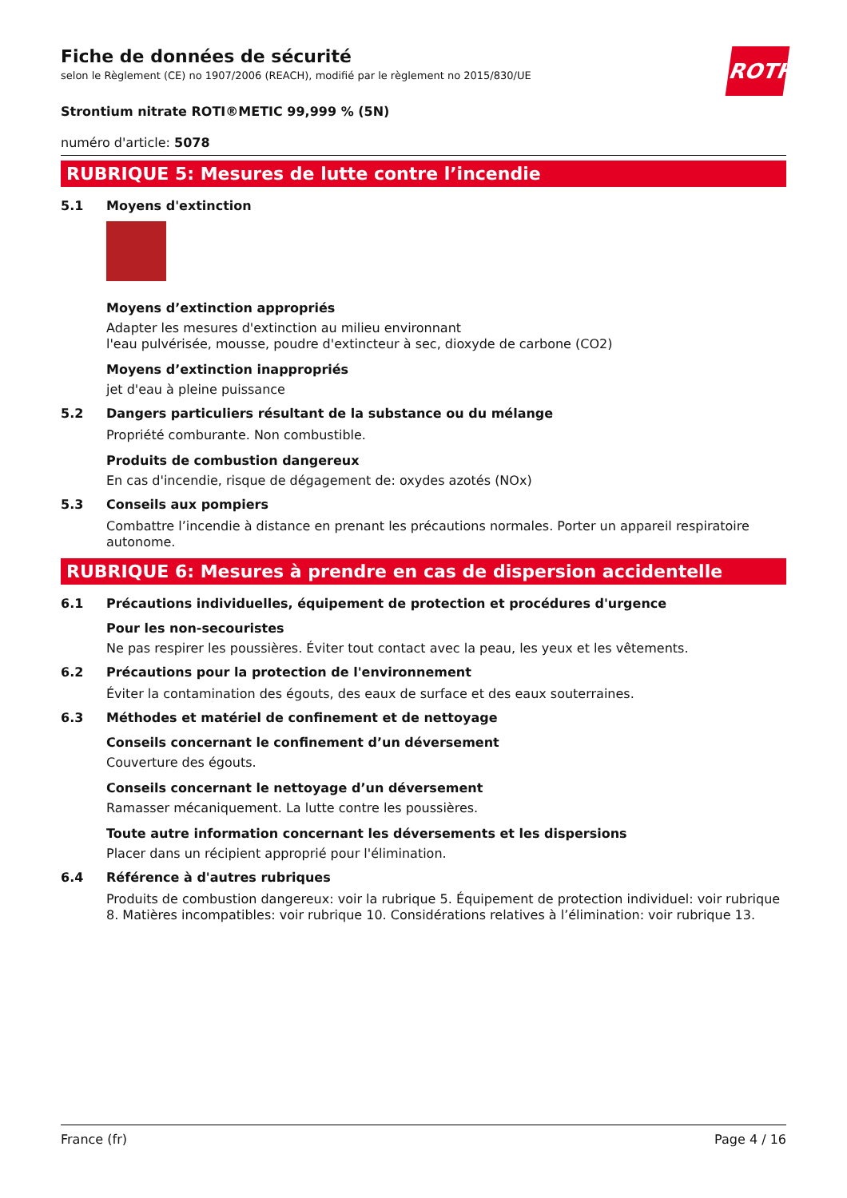ROTH
Fiche de données de sécurité
selon le Règlement (CE) no 1907/2006 (REACH), modifié par le règlement no 2015/830/UE
Strontium nitrate ROTI®METIC 99,999 % (5N)
numéro d'article: 5078
RUBRIQUE 5: Mesures de lutte contre l’incendie
5.1 Moyens d'extinction
Moyens d’extinction appropriés
Adapter les mesures d'extinction au milieu environnant
l'eau pulvérisée, mousse, poudre d'extincteur à sec, dioxyde de carbone (CO2)
Moyens d’extinction inappropriés
jet d'eau à pleine puissance
5.2 Dangers particuliers résultant de la substance ou du mélange
Propriété comburante. Non combustible.
Produits de combustion dangereux
En cas d'incendie, risque de dégagement de: oxydes azotés (NOx)
5.3 Conseils aux pompiers
Combattre l’incendie à distance en prenant les précautions normales. Porter un appareil respiratoire autonome.
RUBRIQUE 6: Mesures à prendre en cas de dispersion accidentelle
6.1 Précautions individuelles, équipement de protection et procédures d'urgence
Pour les non-secouristes
Ne pas respirer les poussières. Éviter tout contact avec la peau, les yeux et les vêtements.
6.2 Précautions pour la protection de l'environnement
Éviter la contamination des égouts, des eaux de surface et des eaux souterraines.
6.3 Méthodes et matériel de confinement et de nettoyage
Conseils concernant le confinement d’un déversement
Couverture des égouts.
Conseils concernant le nettoyage d’un déversement
Ramasser mécaniquement. La lutte contre les poussières.
Toute autre information concernant les déversements et les dispersions
Placer dans un récipient approprié pour l'élimination.
6.4 Référence à d'autres rubriques
Produits de combustion dangereux: voir la rubrique 5. Équipement de protection individuel: voir rubrique 8. Matières incompatibles: voir rubrique 10. Considérations relatives à l’élimination: voir rubrique 13.
France (fr) Page 4 / 16